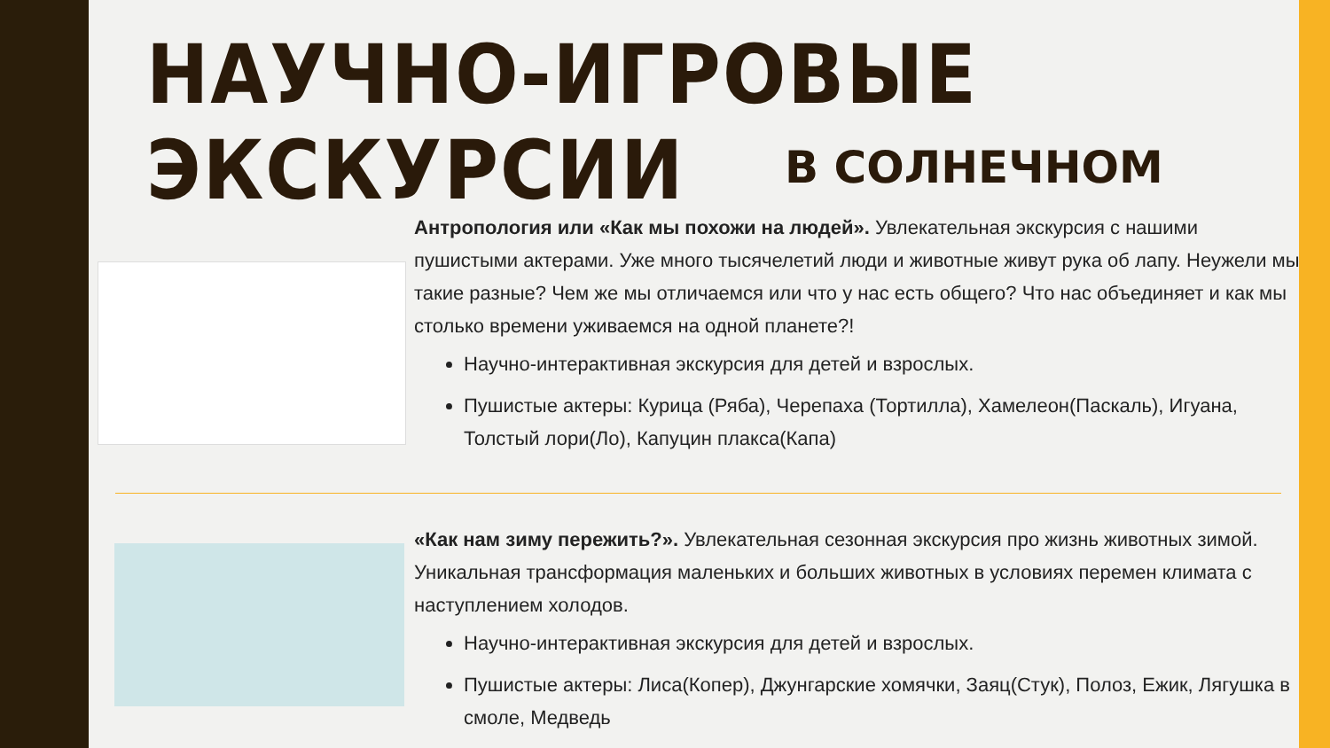НАУЧНО-ИГРОВЫЕ ЭКСКУРСИИ
В СОЛНЕЧНОМ
Антропология или «Как мы похожи на людей». Увлекательная экскурсия с нашими пушистыми актерами. Уже много тысячелетий люди и животные живут рука об лапу. Неужели мы такие разные? Чем же мы отличаемся или что у нас есть общего? Что нас объединяет и как мы столько времени уживаемся на одной планете?!
Научно-интерактивная экскурсия для детей и взрослых.
Пушистые актеры: Курица (Ряба), Черепаха (Тортилла), Хамелеон(Паскаль), Игуана, Толстый лори(Ло), Капуцин плакса(Капа)
«Как нам зиму пережить?». Увлекательная сезонная экскурсия про жизнь животных зимой. Уникальная трансформация маленьких и больших животных в условиях перемен климата с наступлением холодов.
Научно-интерактивная экскурсия для детей и взрослых.
Пушистые актеры: Лиса(Копер), Джунгарские хомячки, Заяц(Стук), Полоз, Ежик, Лягушка в смоле, Медведь